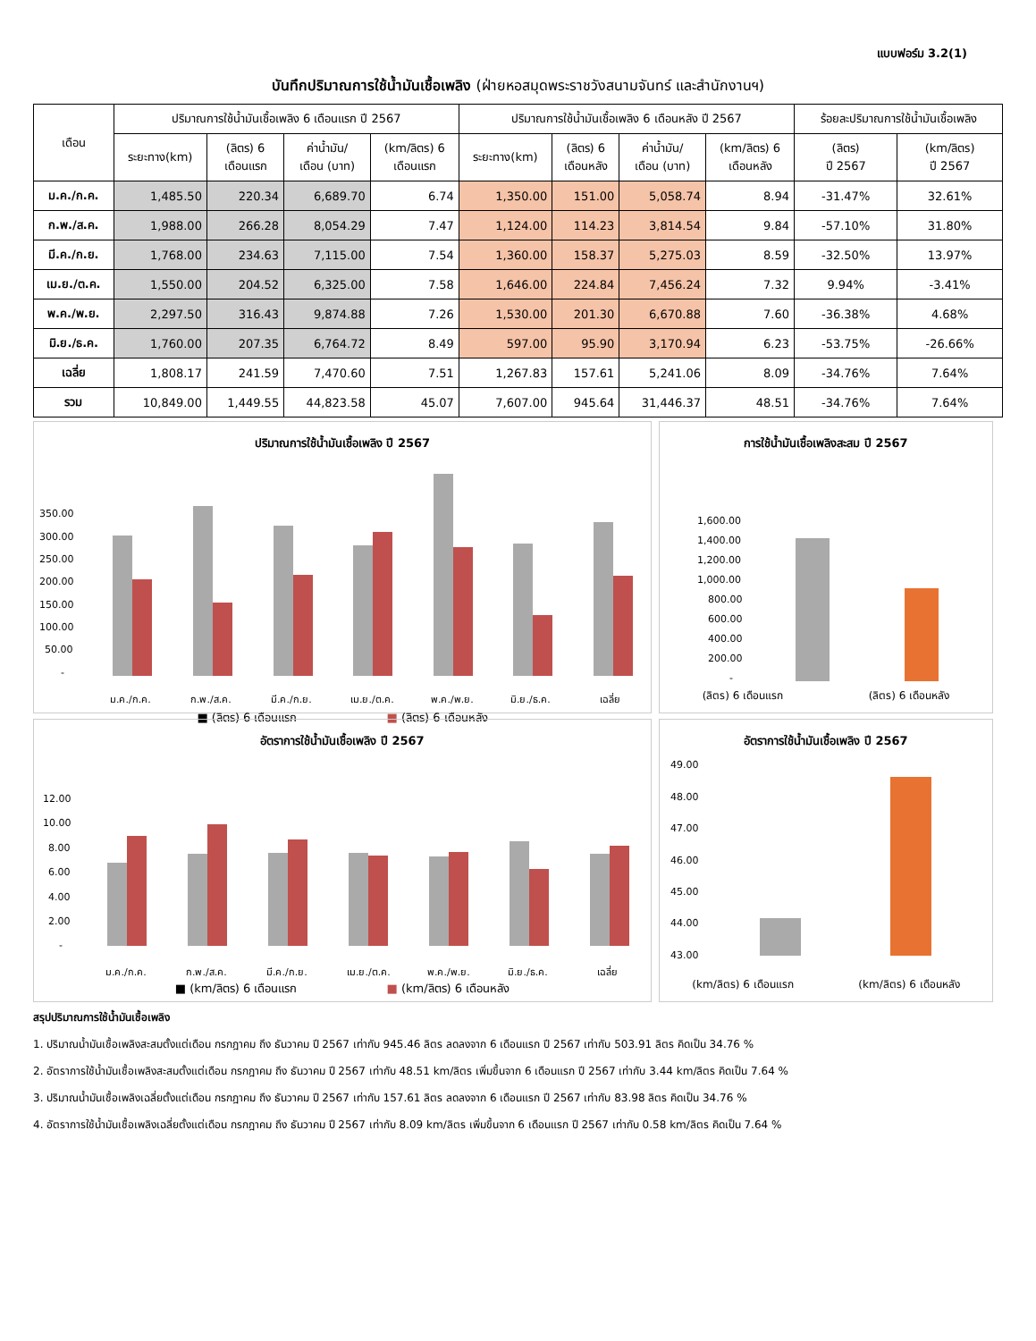แบบฟอร์ม 3.2(1)
บันทึกปริมาณการใช้น้ำมันเชื้อเพลิง (ฝ่ายหอสมุดพระราชวังสนามจันทร์ และสำนักงานฯ)
| เดือน | ปริมาณการใช้น้ำมันเชื้อเพลิง 6 เดือนแรก ปี 2567 | | | | ปริมาณการใช้น้ำมันเชื้อเพลิง 6 เดือนหลัง ปี 2567 | | | | ร้อยละปริมาณการใช้น้ำมันเชื้อเพลิง | |
| --- | --- | --- | --- | --- | --- | --- | --- | --- | --- | --- |
| | ระยะทาง(km) | (ลิตร) 6 เดือนแรก | ค่าน้ำมัน/ เดือน (บาท) | (km/ลิตร) 6 เดือนแรก | ระยะทาง(km) | (ลิตร) 6 เดือนหลัง | ค่าน้ำมัน/ เดือน (บาท) | (km/ลิตร) 6 เดือนหลัง | (ลิตร) ปี 2567 | (km/ลิตร) ปี 2567 |
| ม.ค./ก.ค. | 1,485.50 | 220.34 | 6,689.70 | 6.74 | 1,350.00 | 151.00 | 5,058.74 | 8.94 | -31.47% | 32.61% |
| ก.พ./ส.ค. | 1,988.00 | 266.28 | 8,054.29 | 7.47 | 1,124.00 | 114.23 | 3,814.54 | 9.84 | -57.10% | 31.80% |
| มี.ค./ก.ย. | 1,768.00 | 234.63 | 7,115.00 | 7.54 | 1,360.00 | 158.37 | 5,275.03 | 8.59 | -32.50% | 13.97% |
| เม.ย./ต.ค. | 1,550.00 | 204.52 | 6,325.00 | 7.58 | 1,646.00 | 224.84 | 7,456.24 | 7.32 | 9.94% | -3.41% |
| พ.ค./พ.ย. | 2,297.50 | 316.43 | 9,874.88 | 7.26 | 1,530.00 | 201.30 | 6,670.88 | 7.60 | -36.38% | 4.68% |
| มิ.ย./ธ.ค. | 1,760.00 | 207.35 | 6,764.72 | 8.49 | 597.00 | 95.90 | 3,170.94 | 6.23 | -53.75% | -26.66% |
| เฉลี่ย | 1,808.17 | 241.59 | 7,470.60 | 7.51 | 1,267.83 | 157.61 | 5,241.06 | 8.09 | -34.76% | 7.64% |
| รวม | 10,849.00 | 1,449.55 | 44,823.58 | 45.07 | 7,607.00 | 945.64 | 31,446.37 | 48.51 | -34.76% | 7.64% |
ปริมาณการใช้น้ำมันเชื้อเพลิง ปี 2567
350.00
300.00
250.00
200.00
150.00
100.00
50.00
-
ม.ค./ก.ค.
ก.พ./ส.ค.
มี.ค./ก.ย.
เม.ย./ต.ค.
พ.ค./พ.ย.
มิ.ย./ธ.ค.
เฉลี่ย
■ (ลิตร) 6 เดือนแรก ■ (ลิตร) 6 เดือนหลัง
การใช้น้ำมันเชื้อเพลิงสะสม ปี 2567
1,600.00
1,400.00
1,200.00
1,000.00
800.00
600.00
400.00
200.00
-
(ลิตร) 6 เดือนแรก (ลิตร) 6 เดือนหลัง
อัตราการใช้น้ำมันเชื้อเพลิง ปี 2567
12.00
10.00
8.00
6.00
4.00
2.00
-
ม.ค./ก.ค.
ก.พ./ส.ค.
มี.ค./ก.ย.
เม.ย./ต.ค.
พ.ค./พ.ย.
มิ.ย./ธ.ค.
เฉลี่ย
■ (km/ลิตร) 6 เดือนแรก ■ (km/ลิตร) 6 เดือนหลัง
อัตราการใช้น้ำมันเชื้อเพลิง ปี 2567
49.00
48.00
47.00
46.00
45.00
44.00
43.00
(km/ลิตร) 6 เดือนแรก (km/ลิตร) 6 เดือนหลัง
สรุปปริมาณการใช้น้ำมันเชื้อเพลิง
1. ปริมาณน้ำมันเชื้อเพลิงสะสมตั้งแต่เดือน กรกฎาคม ถึง ธันวาคม ปี 2567 เท่ากับ 945.46 ลิตร ลดลงจาก 6 เดือนแรก ปี 2567 เท่ากับ 503.91 ลิตร คิดเป็น 34.76 %
2. อัตราการใช้น้ำมันเชื้อเพลิงสะสมตั้งแต่เดือน กรกฎาคม ถึง ธันวาคม ปี 2567 เท่ากับ 48.51 km/ลิตร เพิ่มขึ้นจาก 6 เดือนแรก ปี 2567 เท่ากับ 3.44 km/ลิตร คิดเป็น 7.64 %
3. ปริมาณน้ำมันเชื้อเพลิงเฉลี่ยตั้งแต่เดือน กรกฎาคม ถึง ธันวาคม ปี 2567 เท่ากับ 157.61 ลิตร ลดลงจาก 6 เดือนแรก ปี 2567 เท่ากับ 83.98 ลิตร คิดเป็น 34.76 %
4. อัตราการใช้น้ำมันเชื้อเพลิงเฉลี่ยตั้งแต่เดือน กรกฎาคม ถึง ธันวาคม ปี 2567 เท่ากับ 8.09 km/ลิตร เพิ่มขึ้นจาก 6 เดือนแรก ปี 2567 เท่ากับ 0.58 km/ลิตร คิดเป็น 7.64 %